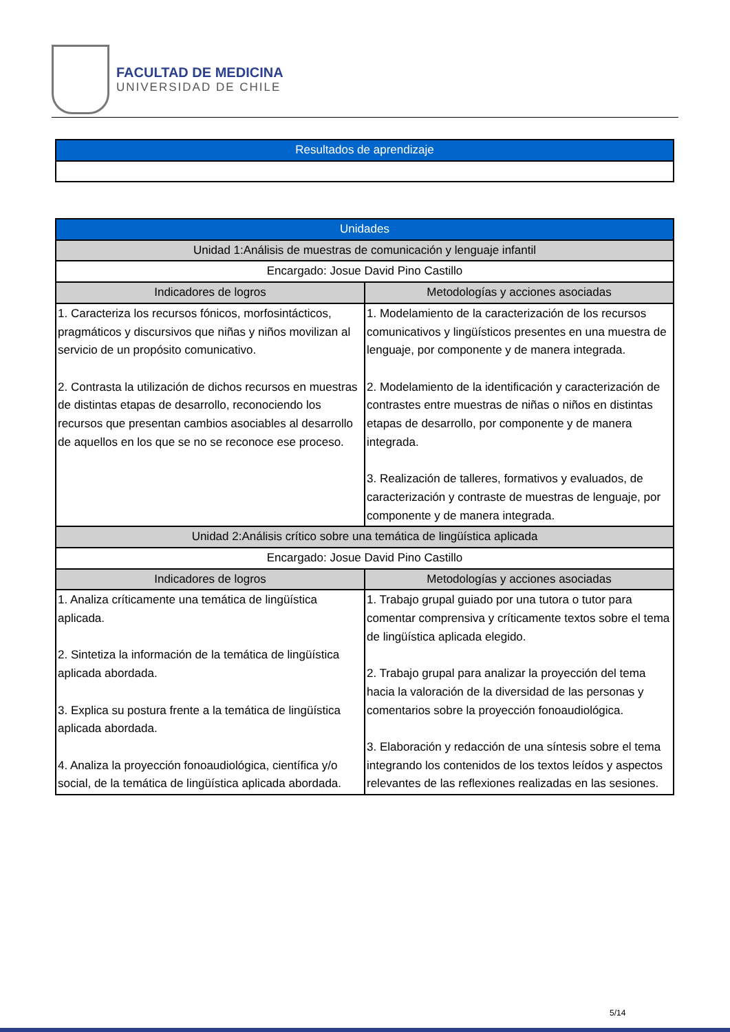FACULTAD DE MEDICINA
UNIVERSIDAD DE CHILE
| Resultados de aprendizaje |
| --- |
| Unidades | |
| --- | --- |
| Unidad 1:Análisis de muestras de comunicación y lenguaje infantil | |
| Encargado: Josue David Pino Castillo | |
| Indicadores de logros | Metodologías y acciones asociadas |
| 1. Caracteriza los recursos fónicos, morfosintácticos, pragmáticos y discursivos que niñas y niños movilizan al servicio de un propósito comunicativo. 2. Contrasta la utilización de dichos recursos en muestras de distintas etapas de desarrollo, reconociendo los recursos que presentan cambios asociables al desarrollo de aquellos en los que se no se reconoce ese proceso. | 1. Modelamiento de la caracterización de los recursos comunicativos y lingüísticos presentes en una muestra de lenguaje, por componente y de manera integrada. 2. Modelamiento de la identificación y caracterización de contrastes entre muestras de niñas o niños en distintas etapas de desarrollo, por componente y de manera integrada. 3. Realización de talleres, formativos y evaluados, de caracterización y contraste de muestras de lenguaje, por componente y de manera integrada. |
| Unidad 2:Análisis crítico sobre una temática de lingüística aplicada | |
| Encargado: Josue David Pino Castillo | |
| Indicadores de logros | Metodologías y acciones asociadas |
| 1. Analiza críticamente una temática de lingüística aplicada. 2. Sintetiza la información de la temática de lingüística aplicada abordada. 3. Explica su postura frente a la temática de lingüística aplicada abordada. 4. Analiza la proyección fonoaudiológica, científica y/o social, de la temática de lingüística aplicada abordada. | 1. Trabajo grupal guiado por una tutora o tutor para comentar comprensiva y críticamente textos sobre el tema de lingüística aplicada elegido. 2. Trabajo grupal para analizar la proyección del tema hacia la valoración de la diversidad de las personas y comentarios sobre la proyección fonoaudiológica. 3. Elaboración y redacción de una síntesis sobre el tema integrando los contenidos de los textos leídos y aspectos relevantes de las reflexiones realizadas en las sesiones. |
5/14